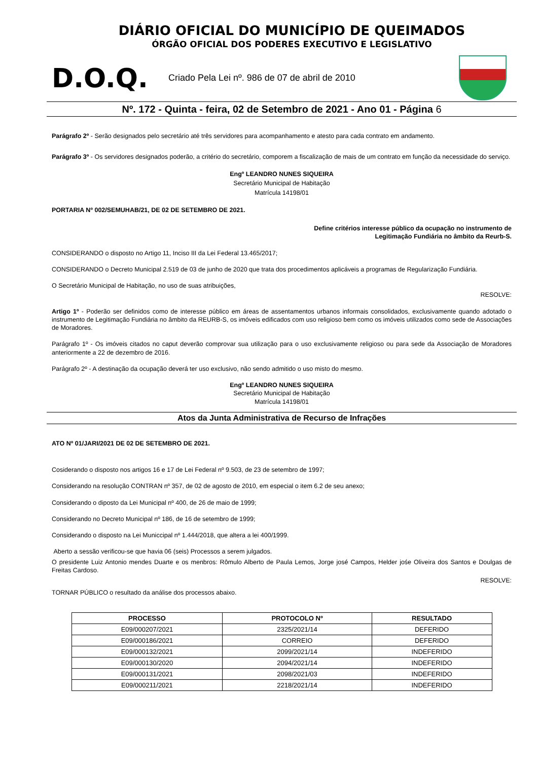DIÁRIO OFICIAL DO MUNICÍPIO DE QUEIMADOS
ÓRGÃO OFICIAL DOS PODERES EXECUTIVO E LEGISLATIVO
D.O.Q.
Criado Pela Lei nº. 986 de 07 de abril de 2010
Nº. 172 - Quinta - feira, 02 de Setembro de 2021 - Ano 01 - Página 6
Parágrafo 2º - Serão designados pelo secretário até três servidores para acompanhamento e atesto para cada contrato em andamento.
Parágrafo 3º - Os servidores designados poderão, a critério do secretário, comporem a fiscalização de mais de um contrato em função da necessidade do serviço.
Engº LEANDRO NUNES SIQUEIRA
Secretário Municipal de Habitação
Matrícula 14198/01
PORTARIA Nº 002/SEMUHAB/21, DE 02 DE SETEMBRO DE 2021.
Define critérios interesse público da ocupação no instrumento de
Legitimação Fundiária no âmbito da Reurb-S.
CONSIDERANDO o disposto no Artigo 11, Inciso III da Lei Federal 13.465/2017;
CONSIDERANDO o Decreto Municipal 2.519 de 03 de junho de 2020 que trata dos procedimentos aplicáveis a programas de Regularização Fundiária.
O Secretário Municipal de Habitação, no uso de suas atribuições,
RESOLVE:
Artigo 1º - Poderão ser definidos como de interesse público em áreas de assentamentos urbanos informais consolidados, exclusivamente quando adotado o instrumento de Legitimação Fundiária no âmbito da REURB-S, os imóveis edificados com uso religioso bem como os imóveis utilizados como sede de Associações de Moradores.
Parágrafo 1º - Os imóveis citados no caput deverão comprovar sua utilização para o uso exclusivamente religioso ou para sede da Associação de Moradores anteriormente a 22 de dezembro de 2016.
Parágrafo 2º - A destinação da ocupação deverá ter uso exclusivo, não sendo admitido o uso misto do mesmo.
Engº LEANDRO NUNES SIQUEIRA
Secretário Municipal de Habitação
Matrícula 14198/01
Atos da Junta Administrativa de Recurso de Infrações
ATO Nº 01/JARI/2021 DE 02 DE SETEMBRO DE 2021.
Cosiderando o disposto nos artigos 16 e 17 de Lei Federal nº 9.503, de 23 de setembro de 1997;
Considerando na resolução CONTRAN nº 357, de 02 de agosto de 2010, em especial o item 6.2 de seu anexo;
Considerando o diposto da Lei Municipal nº 400, de 26 de maio de 1999;
Considerando no Decreto Municipal nº 186, de 16 de setembro de 1999;
Considerando o disposto na Lei Municcipal nº 1.444/2018, que altera a lei 400/1999.
Aberto a sessão verificou-se que havia 06 (seis) Processos a serem julgados.
O presidente Luiz Antonio mendes Duarte e os menbros: Rômulo Alberto de Paula Lemos, Jorge josé Campos, Helder jośe Oliveira dos Santos e Doulgas de Freitas Cardoso.
RESOLVE:
TORNAR PÚBLICO o resultado da análise dos processos abaixo.
| PROCESSO | PROTOCOLO Nº | RESULTADO |
| --- | --- | --- |
| E09/000207/2021 | 2325/2021/14 | DEFERIDO |
| E09/000186/2021 | CORREIO | DEFERIDO |
| E09/000132/2021 | 2099/2021/14 | INDEFERIDO |
| E09/000130/2020 | 2094/2021/14 | INDEFERIDO |
| E09/000131/2021 | 2098/2021/03 | INDEFERIDO |
| E09/000211/2021 | 2218/2021/14 | INDEFERIDO |